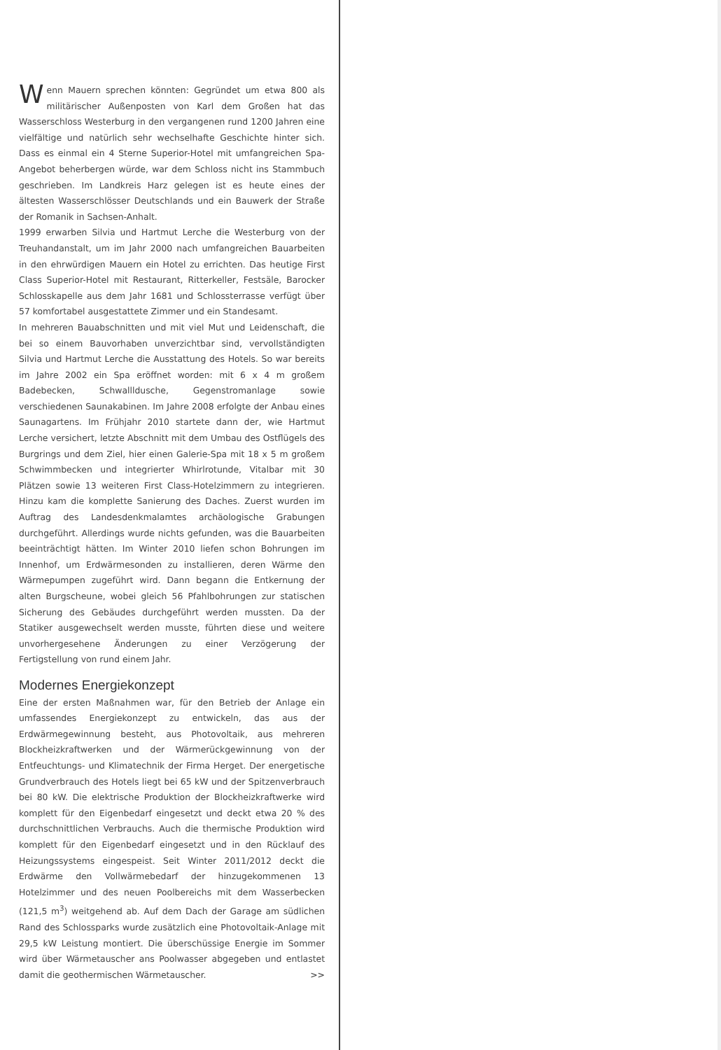Wenn Mauern sprechen könnten: Gegründet um etwa 800 als militärischer Außenposten von Karl dem Großen hat das Wasserschloss Westerburg in den vergangenen rund 1200 Jahren eine vielfältige und natürlich sehr wechselhafte Geschichte hinter sich. Dass es einmal ein 4 Sterne Superior-Hotel mit umfangreichen Spa-Angebot beherbergen würde, war dem Schloss nicht ins Stammbuch geschrieben. Im Landkreis Harz gelegen ist es heute eines der ältesten Wasserschlösser Deutschlands und ein Bauwerk der Straße der Romanik in Sachsen-Anhalt.
1999 erwarben Silvia und Hartmut Lerche die Westerburg von der Treuhandanstalt, um im Jahr 2000 nach umfangreichen Bauarbeiten in den ehrwürdigen Mauern ein Hotel zu errichten. Das heutige First Class Superior-Hotel mit Restaurant, Ritterkeller, Festsäle, Barocker Schlosskapelle aus dem Jahr 1681 und Schlossterrasse verfügt über 57 komfortabel ausgestattete Zimmer und ein Standesamt.
In mehreren Bauabschnitten und mit viel Mut und Leidenschaft, die bei so einem Bauvorhaben unverzichtbar sind, vervollständigten Silvia und Hartmut Lerche die Ausstattung des Hotels. So war bereits im Jahre 2002 ein Spa eröffnet worden: mit 6 x 4 m großem Badebecken, Schwallldusche, Gegenstromanlage sowie verschiedenen Saunakabinen. Im Jahre 2008 erfolgte der Anbau eines Saunagartens. Im Frühjahr 2010 startete dann der, wie Hartmut Lerche versichert, letzte Abschnitt mit dem Umbau des Ostflügels des Burgrings und dem Ziel, hier einen Galerie-Spa mit 18 x 5 m großem Schwimmbecken und integrierter Whirlrotunde, Vitalbar mit 30 Plätzen sowie 13 weiteren First Class-Hotelzimmern zu integrieren. Hinzu kam die komplette Sanierung des Daches. Zuerst wurden im Auftrag des Landesdenkmalamtes archäologische Grabungen durchgeführt. Allerdings wurde nichts gefunden, was die Bauarbeiten beeinträchtigt hätten. Im Winter 2010 liefen schon Bohrungen im Innenhof, um Erdwärmesonden zu installieren, deren Wärme den Wärmepumpen zugeführt wird. Dann begann die Entkernung der alten Burgscheune, wobei gleich 56 Pfahlbohrungen zur statischen Sicherung des Gebäudes durchgeführt werden mussten. Da der Statiker ausgewechselt werden musste, führten diese und weitere unvorhergesehene Änderungen zu einer Verzögerung der Fertigstellung von rund einem Jahr.
Modernes Energiekonzept
Eine der ersten Maßnahmen war, für den Betrieb der Anlage ein umfassendes Energiekonzept zu entwickeln, das aus der Erdwärmegewinnung besteht, aus Photovoltaik, aus mehreren Blockheizkraftwerken und der Wärmerückgewinnung von der Entfeuchtungs- und Klimatechnik der Firma Herget. Der energetische Grundverbrauch des Hotels liegt bei 65 kW und der Spitzenverbrauch bei 80 kW. Die elektrische Produktion der Blockheizkraftwerke wird komplett für den Eigenbedarf eingesetzt und deckt etwa 20 % des durchschnittlichen Verbrauchs. Auch die thermische Produktion wird komplett für den Eigenbedarf eingesetzt und in den Rücklauf des Heizungssystems eingespeist. Seit Winter 2011/2012 deckt die Erdwärme den Vollwärmebedarf der hinzugekommenen 13 Hotelzimmer und des neuen Poolbereichs mit dem Wasserbecken (121,5 m<sup>3</sup>) weitgehend ab. Auf dem Dach der Garage am südlichen Rand des Schlossparks wurde zusätzlich eine Photovoltaik-Anlage mit 29,5 kW Leistung montiert. Die überschüssige Energie im Sommer wird über Wärmetauscher ans Poolwasser abgegeben und entlastet damit die geothermischen Wärmetauscher. >>